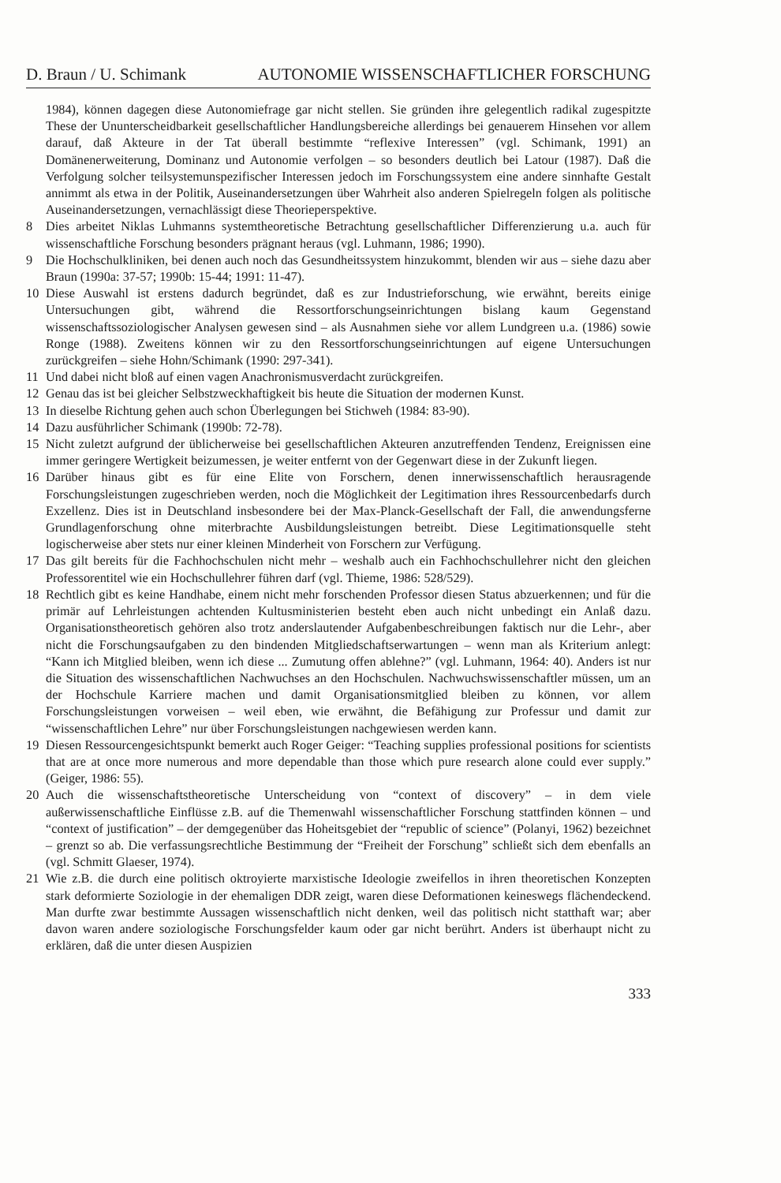D. Braun / U. Schimank AUTONOMIE WISSENSCHAFTLICHER FORSCHUNG
1984), können dagegen diese Autonomiefrage gar nicht stellen. Sie gründen ihre gelegentlich radikal zugespitzte These der Ununterscheidbarkeit gesellschaftlicher Handlungsbereiche allerdings bei genauerem Hinsehen vor allem darauf, daß Akteure in der Tat überall bestimmte “reflexive Interessen” (vgl. Schimank, 1991) an Domänenerweiterung, Dominanz und Autonomie verfolgen – so besonders deutlich bei Latour (1987). Daß die Verfolgung solcher teilsystemunspezifischer Interessen jedoch im Forschungssystem eine andere sinnhafte Gestalt annimmt als etwa in der Politik, Auseinandersetzungen über Wahrheit also anderen Spielregeln folgen als politische Auseinandersetzungen, vernachlässigt diese Theorieperspektive.
8 Dies arbeitet Niklas Luhmanns systemtheoretische Betrachtung gesellschaftlicher Differenzierung u.a. auch für wissenschaftliche Forschung besonders prägnant heraus (vgl. Luhmann, 1986; 1990).
9 Die Hochschulkliniken, bei denen auch noch das Gesundheitssystem hinzukommt, blenden wir aus – siehe dazu aber Braun (1990a: 37-57; 1990b: 15-44; 1991: 11-47).
10 Diese Auswahl ist erstens dadurch begründet, daß es zur Industrieforschung, wie erwähnt, bereits einige Untersuchungen gibt, während die Ressortforschungseinrichtungen bislang kaum Gegenstand wissenschaftssoziologischer Analysen gewesen sind – als Ausnahmen siehe vor allem Lundgreen u.a. (1986) sowie Ronge (1988). Zweitens können wir zu den Ressortforschungseinrichtungen auf eigene Untersuchungen zurückgreifen – siehe Hohn/Schimank (1990: 297-341).
11 Und dabei nicht bloß auf einen vagen Anachronismusverdacht zurückgreifen.
12 Genau das ist bei gleicher Selbstzweckhaftigkeit bis heute die Situation der modernen Kunst.
13 In dieselbe Richtung gehen auch schon Überlegungen bei Stichweh (1984: 83-90).
14 Dazu ausführlicher Schimank (1990b: 72-78).
15 Nicht zuletzt aufgrund der üblicherweise bei gesellschaftlichen Akteuren anzutreffenden Tendenz, Ereignissen eine immer geringere Wertigkeit beizumessen, je weiter entfernt von der Gegenwart diese in der Zukunft liegen.
16 Darüber hinaus gibt es für eine Elite von Forschern, denen innerwissenschaftlich herausragende Forschungsleistungen zugeschrieben werden, noch die Möglichkeit der Legitimation ihres Ressourcenbedarfs durch Exzellenz. Dies ist in Deutschland insbesondere bei der Max-Planck-Gesellschaft der Fall, die anwendungsferne Grundlagenforschung ohne miterbrachte Ausbildungsleistungen betreibt. Diese Legitimationsquelle steht logischerweise aber stets nur einer kleinen Minderheit von Forschern zur Verfügung.
17 Das gilt bereits für die Fachhochschulen nicht mehr – weshalb auch ein Fachhochschullehrer nicht den gleichen Professorentitel wie ein Hochschullehrer führen darf (vgl. Thieme, 1986: 528/529).
18 Rechtlich gibt es keine Handhabe, einem nicht mehr forschenden Professor diesen Status abzuerkennen; und für die primär auf Lehrleistungen achtenden Kultusministerien besteht eben auch nicht unbedingt ein Anlaß dazu. Organisationstheoretisch gehören also trotz anderslautender Aufgabenbeschreibungen faktisch nur die Lehr-, aber nicht die Forschungsaufgaben zu den bindenden Mitgliedschaftserwartungen – wenn man als Kriterium anlegt: “Kann ich Mitglied bleiben, wenn ich diese ... Zumutung offen ablehne?” (vgl. Luhmann, 1964: 40). Anders ist nur die Situation des wissenschaftlichen Nachwuchses an den Hochschulen. Nachwuchswissenschaftler müssen, um an der Hochschule Karriere machen und damit Organisationsmitglied bleiben zu können, vor allem Forschungsleistungen vorweisen – weil eben, wie erwähnt, die Befähigung zur Professur und damit zur “wissenschaftlichen Lehre” nur über Forschungsleistungen nachgewiesen werden kann.
19 Diesen Ressourcengesichtspunkt bemerkt auch Roger Geiger: “Teaching supplies professional positions for scientists that are at once more numerous and more dependable than those which pure research alone could ever supply.” (Geiger, 1986: 55).
20 Auch die wissenschaftstheoretische Unterscheidung von “context of discovery” – in dem viele außerwissenschaftliche Einflüsse z.B. auf die Themenwahl wissenschaftlicher Forschung stattfinden können – und “context of justification” – der demgegenüber das Hoheitsgebiet der “republic of science” (Polanyi, 1962) bezeichnet – grenzt so ab. Die verfassungsrechtliche Bestimmung der “Freiheit der Forschung” schließt sich dem ebenfalls an (vgl. Schmitt Glaeser, 1974).
21 Wie z.B. die durch eine politisch oktroyierte marxistische Ideologie zweifellos in ihren theoretischen Konzepten stark deformierte Soziologie in der ehemaligen DDR zeigt, waren diese Deformationen keineswegs flächendeckend. Man durfte zwar bestimmte Aussagen wissenschaftlich nicht denken, weil das politisch nicht statthaft war; aber davon waren andere soziologische Forschungsfelder kaum oder gar nicht berührt. Anders ist überhaupt nicht zu erklären, daß die unter diesen Auspizien
333